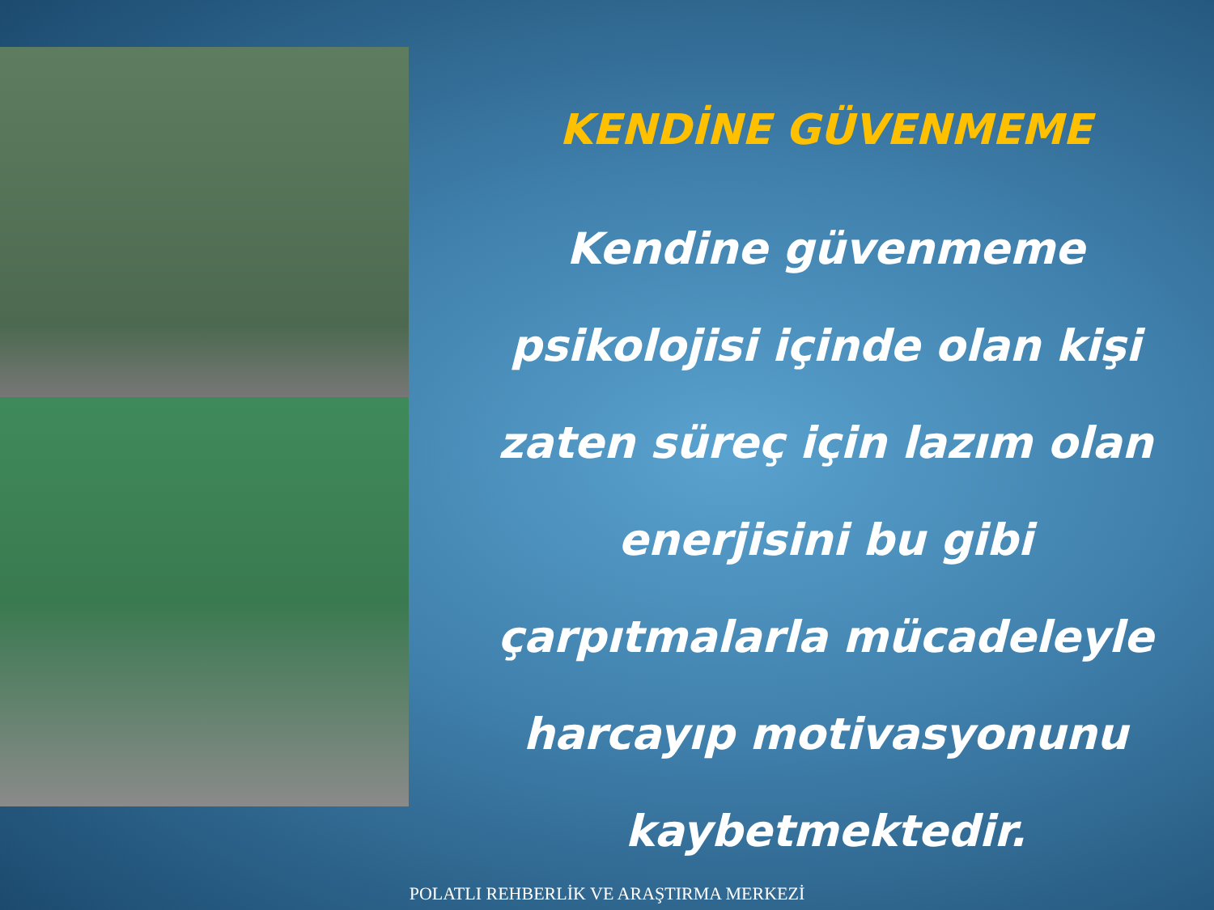KENDİNE GÜVENMEME
Kendine güvenmeme psikolojisi içinde olan kişi zaten süreç için lazım olan enerjisini bu gibi çarpıtmalarla mücadeleyle harcayıp motivasyonunu kaybetmektedir.
POLATLI REHBERLİK VE ARAŞTIRMA MERKEZİ